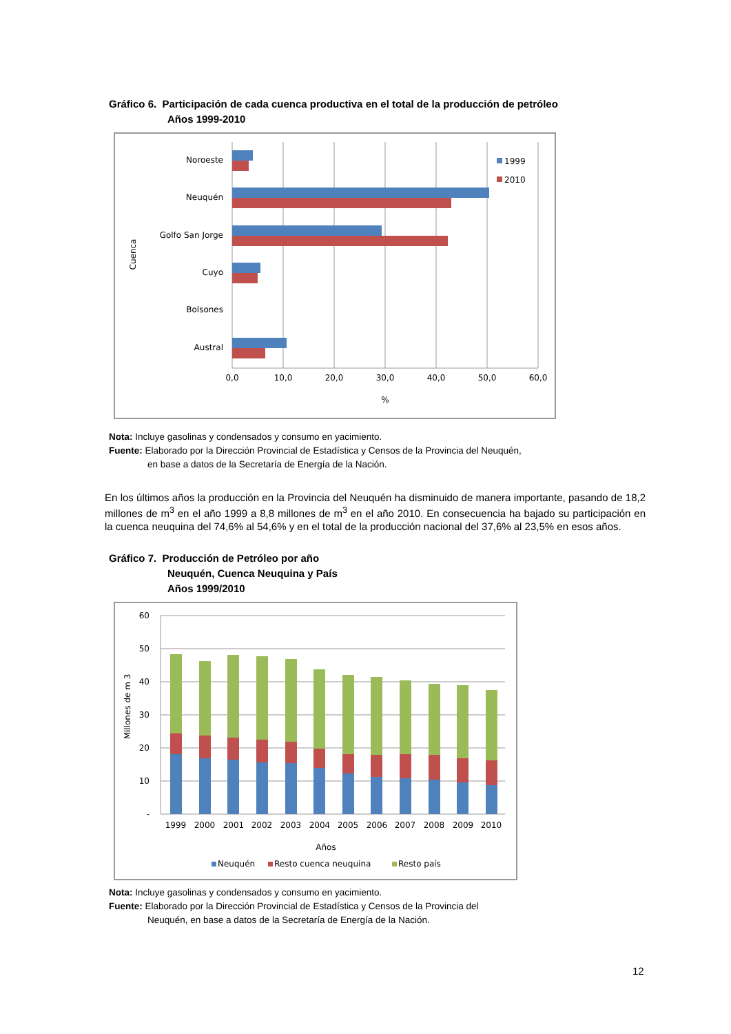Gráfico 6. Participación de cada cuenca productiva en el total de la producción de petróleo
Años 1999-2010
1999
2010
Noroeste
Neuquén
Golfo San Jorge
Cuyo
Bolsones
Austral
0,0
10,0
20,0
30,0
40,0
50,0
60,0
%
Cuenca
Nota: Incluye gasolinas y condensados y consumo en yacimiento.
Fuente: Elaborado por la Dirección Provincial de Estadística y Censos de la Provincia del Neuquén,
en base a datos de la Secretaría de Energía de la Nación.
En los últimos años la producción en la Provincia del Neuquén ha disminuido de manera importante, pasando de 18,2 millones de m<sup>3</sup> en el año 1999 a 8,8 millones de m<sup>3</sup> en el año 2010. En consecuencia ha bajado su participación en la cuenca neuquina del 74,6% al 54,6% y en el total de la producción nacional del 37,6% al 23,5% en esos años.
Gráfico 7. Producción de Petróleo por año
Neuquén, Cuenca Neuquina y País
Años 1999/2010
60
50
40
30
20
10
-
1999
2000
2001
2002
2003
2004
2005
2006
2007
2008
2009
2010
Años
Neuquén
Resto cuenca neuquina
Resto país
Millones de m 3
Nota: Incluye gasolinas y condensados y consumo en yacimiento.
Fuente: Elaborado por la Dirección Provincial de Estadística y Censos de la Provincia del
Neuquén, en base a datos de la Secretaría de Energía de la Nación.
12